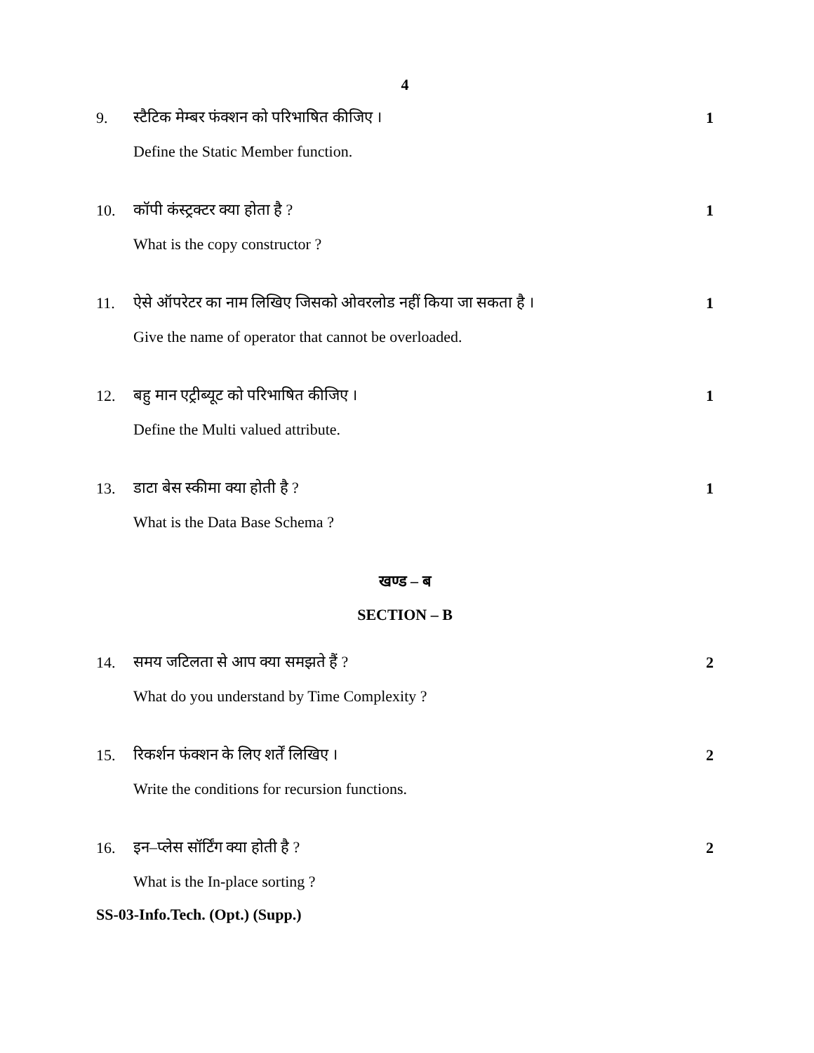4
9. स्टैटिक मेम्बर फंक्शन को परिभाषित कीजिए । 1
Define the Static Member function.
10. कॉपी कंस्ट्रक्टर क्या होता है ? 1
What is the copy constructor ?
11. ऐसे ऑपरेटर का नाम लिखिए जिसको ओवरलोड नहीं किया जा सकता है । 1
Give the name of operator that cannot be overloaded.
12. बहु मान एट्रीब्यूट को परिभाषित कीजिए । 1
Define the Multi valued attribute.
13. डाटा बेस स्कीमा क्या होती है ? 1
What is the Data Base Schema ?
खण्ड – ब
SECTION – B
14. समय जटिलता से आप क्या समझते हैं ? 2
What do you understand by Time Complexity ?
15. रिकर्शन फंक्शन के लिए शर्तें लिखिए । 2
Write the conditions for recursion functions.
16. इन–प्लेस सॉर्टिंग क्या होती है ? 2
What is the In-place sorting ?
SS-03-Info.Tech. (Opt.) (Supp.)